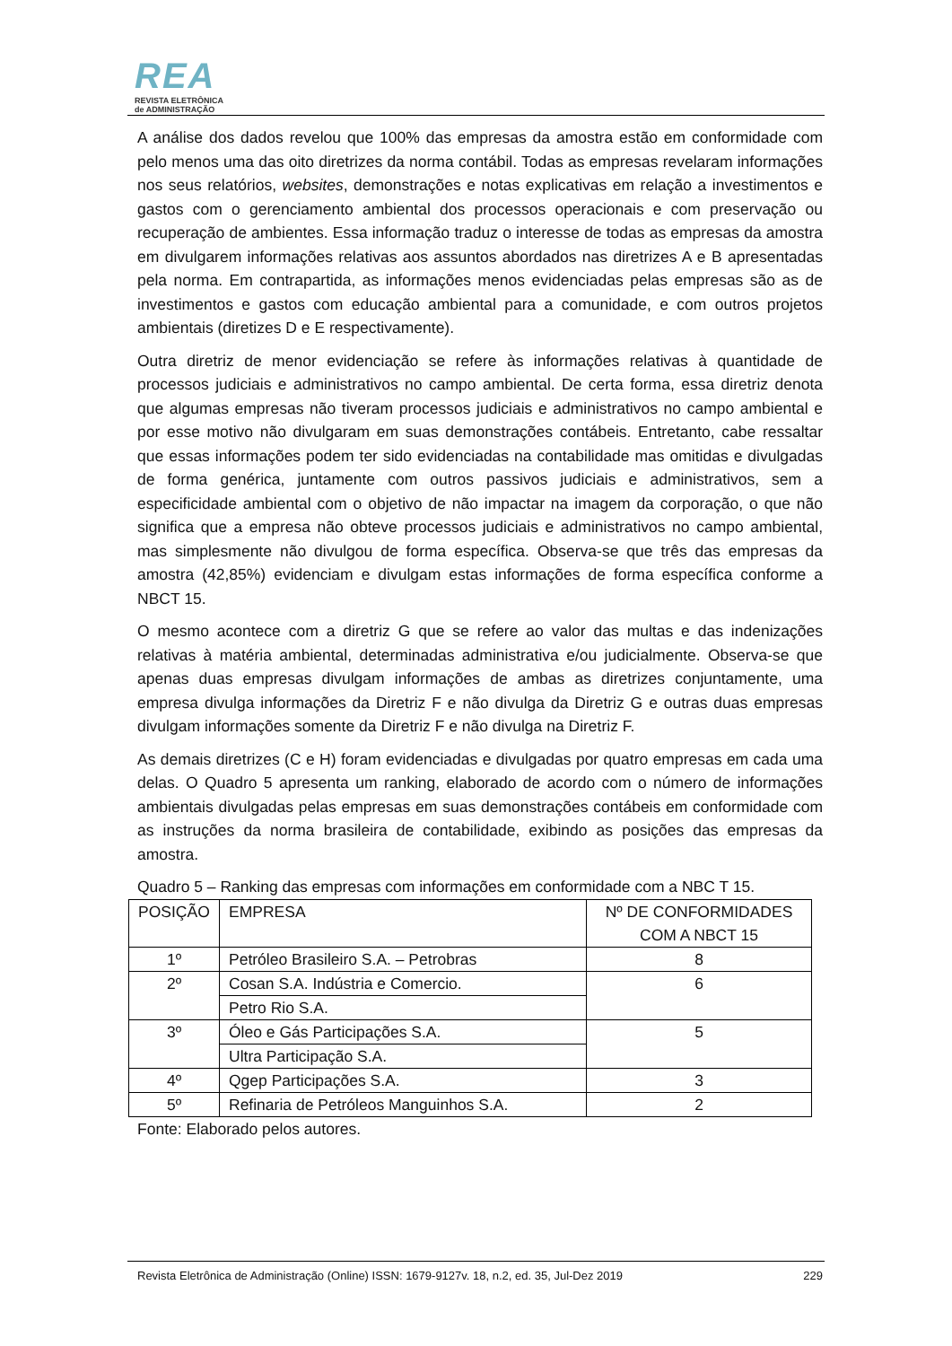REA
REVISTA ELETRÔNICA
de ADMINISTRAÇÃO
A análise dos dados revelou que 100% das empresas da amostra estão em conformidade com pelo menos uma das oito diretrizes da norma contábil. Todas as empresas revelaram informações nos seus relatórios, websites, demonstrações e notas explicativas em relação a investimentos e gastos com o gerenciamento ambiental dos processos operacionais e com preservação ou recuperação de ambientes. Essa informação traduz o interesse de todas as empresas da amostra em divulgarem informações relativas aos assuntos abordados nas diretrizes A e B apresentadas pela norma. Em contrapartida, as informações menos evidenciadas pelas empresas são as de investimentos e gastos com educação ambiental para a comunidade, e com outros projetos ambientais (diretizes D e E respectivamente).
Outra diretriz de menor evidenciação se refere às informações relativas à quantidade de processos judiciais e administrativos no campo ambiental. De certa forma, essa diretriz denota que algumas empresas não tiveram processos judiciais e administrativos no campo ambiental e por esse motivo não divulgaram em suas demonstrações contábeis. Entretanto, cabe ressaltar que essas informações podem ter sido evidenciadas na contabilidade mas omitidas e divulgadas de forma genérica, juntamente com outros passivos judiciais e administrativos, sem a especificidade ambiental com o objetivo de não impactar na imagem da corporação, o que não significa que a empresa não obteve processos judiciais e administrativos no campo ambiental, mas simplesmente não divulgou de forma específica. Observa-se que três das empresas da amostra (42,85%) evidenciam e divulgam estas informações de forma específica conforme a NBCT 15.
O mesmo acontece com a diretriz G que se refere ao valor das multas e das indenizações relativas à matéria ambiental, determinadas administrativa e/ou judicialmente. Observa-se que apenas duas empresas divulgam informações de ambas as diretrizes conjuntamente, uma empresa divulga informações da Diretriz F e não divulga da Diretriz G e outras duas empresas divulgam informações somente da Diretriz F e não divulga na Diretriz F.
As demais diretrizes (C e H) foram evidenciadas e divulgadas por quatro empresas em cada uma delas. O Quadro 5 apresenta um ranking, elaborado de acordo com o número de informações ambientais divulgadas pelas empresas em suas demonstrações contábeis em conformidade com as instruções da norma brasileira de contabilidade, exibindo as posições das empresas da amostra.
Quadro 5 – Ranking das empresas com informações em conformidade com a NBC T 15.
| POSIÇÃO | EMPRESA | Nº DE CONFORMIDADES COM A NBCT 15 |
| 1º | Petróleo Brasileiro S.A. – Petrobras | 8 |
| 2º | Cosan S.A. Indústria e Comercio. | 6 |
| | Petro Rio S.A. | |
| 3º | Óleo e Gás Participações S.A. | 5 |
| | Ultra Participação S.A. | |
| 4º | Qgep Participações S.A. | 3 |
| 5º | Refinaria de Petróleos Manguinhos S.A. | 2 |
Fonte: Elaborado pelos autores.
Revista Eletrônica de Administração (Online) ISSN: 1679-9127v. 18, n.2, ed. 35, Jul-Dez 2019 229